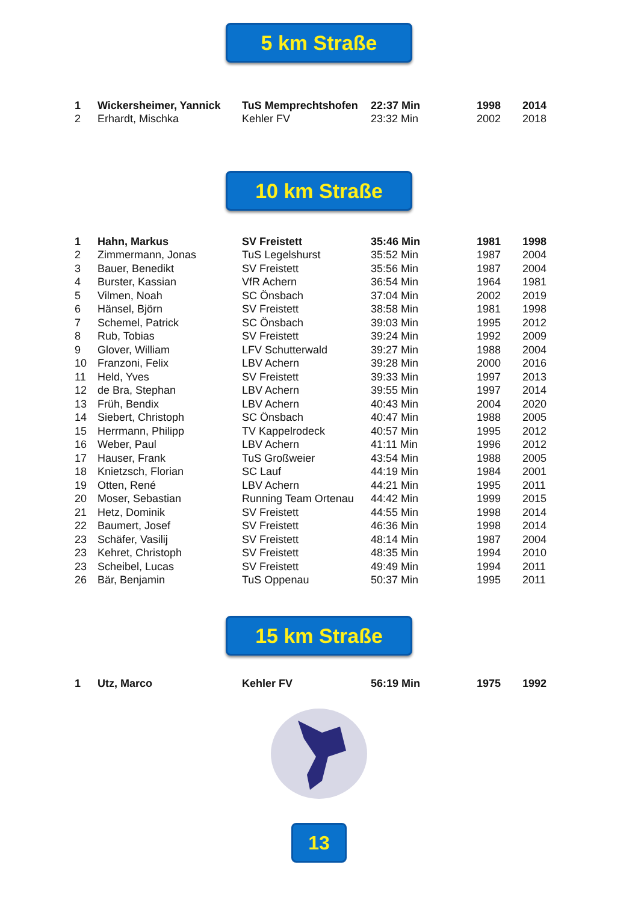5 km Straße
| 1 | Wickersheimer, Yannick | TuS Memprechtshofen | 22:37 Min | 1998 | 2014 |
| 2 | Erhardt, Mischka | Kehler FV | 23:32 Min | 2002 | 2018 |
10 km Straße
| 1 | Hahn, Markus | SV Freistett | 35:46 Min | 1981 | 1998 |
| 2 | Zimmermann, Jonas | TuS Legelshurst | 35:52 Min | 1987 | 2004 |
| 3 | Bauer, Benedikt | SV Freistett | 35:56 Min | 1987 | 2004 |
| 4 | Burster, Kassian | VfR Achern | 36:54 Min | 1964 | 1981 |
| 5 | Vilmen, Noah | SC Önsbach | 37:04 Min | 2002 | 2019 |
| 6 | Hänsel, Björn | SV Freistett | 38:58 Min | 1981 | 1998 |
| 7 | Schemel, Patrick | SC Önsbach | 39:03 Min | 1995 | 2012 |
| 8 | Rub, Tobias | SV Freistett | 39:24 Min | 1992 | 2009 |
| 9 | Glover, William | LFV Schutterwald | 39:27 Min | 1988 | 2004 |
| 10 | Franzoni, Felix | LBV Achern | 39:28 Min | 2000 | 2016 |
| 11 | Held, Yves | SV Freistett | 39:33 Min | 1997 | 2013 |
| 12 | de Bra, Stephan | LBV Achern | 39:55 Min | 1997 | 2014 |
| 13 | Früh, Bendix | LBV Achern | 40:43 Min | 2004 | 2020 |
| 14 | Siebert, Christoph | SC Önsbach | 40:47 Min | 1988 | 2005 |
| 15 | Herrmann, Philipp | TV Kappelrodeck | 40:57 Min | 1995 | 2012 |
| 16 | Weber, Paul | LBV Achern | 41:11 Min | 1996 | 2012 |
| 17 | Hauser, Frank | TuS Großweier | 43:54 Min | 1988 | 2005 |
| 18 | Knietzsch, Florian | SC Lauf | 44:19 Min | 1984 | 2001 |
| 19 | Otten, René | LBV Achern | 44:21 Min | 1995 | 2011 |
| 20 | Moser, Sebastian | Running Team Ortenau | 44:42 Min | 1999 | 2015 |
| 21 | Hetz, Dominik | SV Freistett | 44:55 Min | 1998 | 2014 |
| 22 | Baumert, Josef | SV Freistett | 46:36 Min | 1998 | 2014 |
| 23 | Schäfer, Vasilij | SV Freistett | 48:14 Min | 1987 | 2004 |
| 23 | Kehret, Christoph | SV Freistett | 48:35 Min | 1994 | 2010 |
| 23 | Scheibel, Lucas | SV Freistett | 49:49 Min | 1994 | 2011 |
| 26 | Bär, Benjamin | TuS Oppenau | 50:37 Min | 1995 | 2011 |
15 km Straße
| 1 | Utz, Marco | Kehler FV | 56:19 Min | 1975 | 1992 |
13